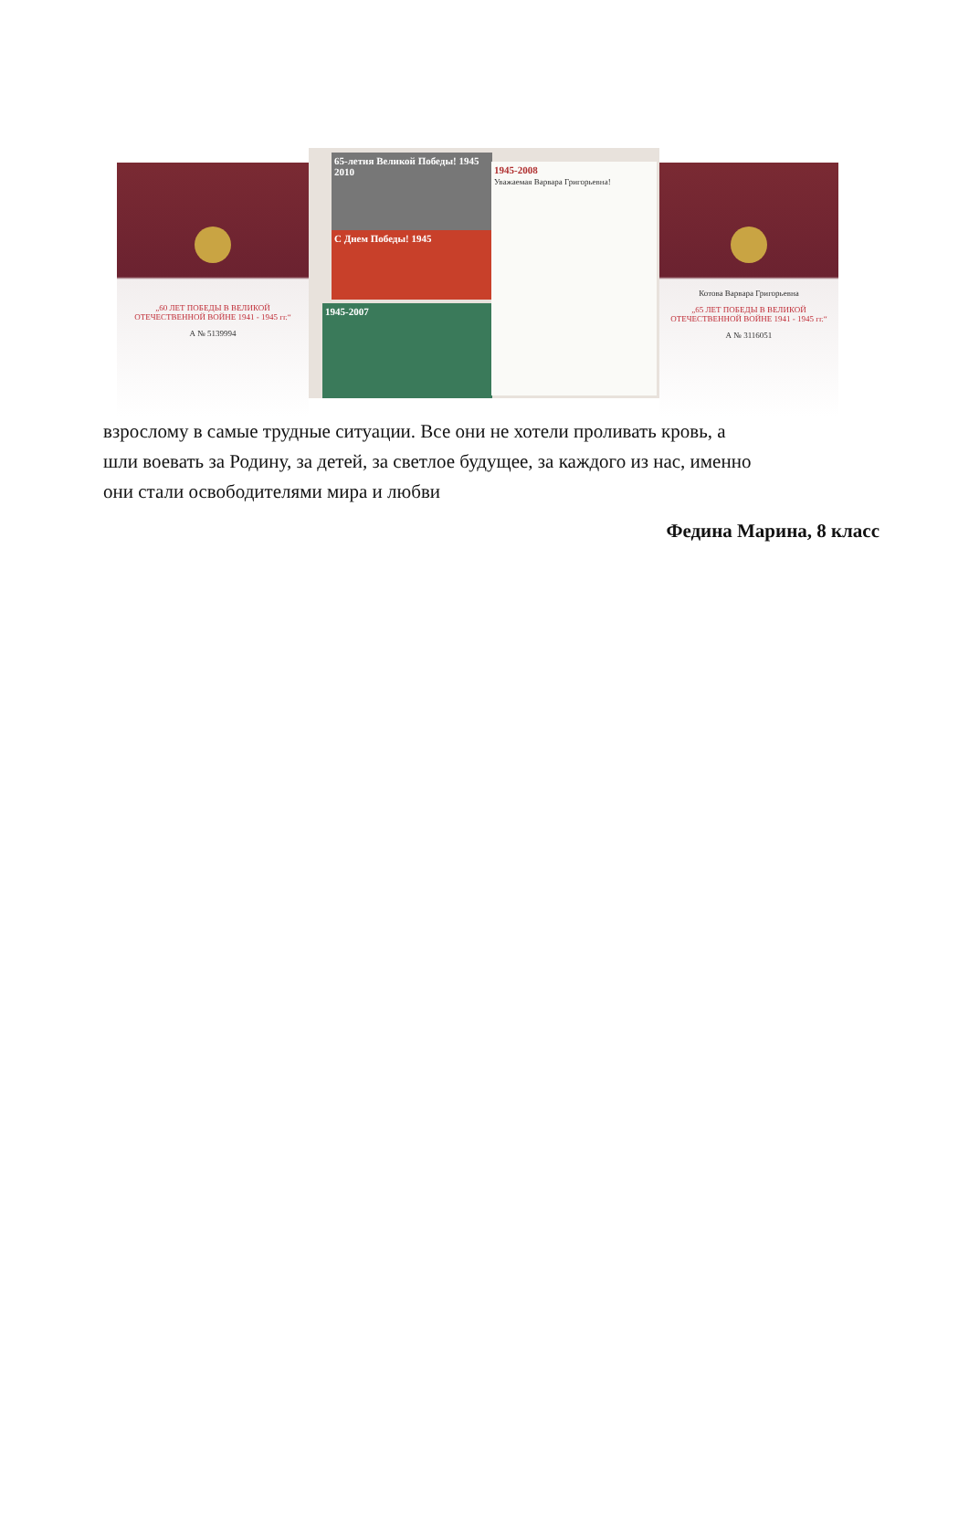„60 ЛЕТ ПОБЕДЫ В ВЕЛИКОЙ ОТЕЧЕСТВЕННОЙ ВОЙНЕ 1941 - 1945 гг.“
А № 5139994
65-летия Великой Победы! 1945 2010
С Днем Победы! 1945
1945-2007
1945-2008
Уважаемая Варвара Григорьевна!
Котова Варвара Григорьевна
„65 ЛЕТ ПОБЕДЫ В ВЕЛИКОЙ ОТЕЧЕСТВЕННОЙ ВОЙНЕ 1941 - 1945 гг.“
А № 3116051
взрослому в самые трудные ситуации. Все они не хотели проливать кровь, а
шли воевать за Родину, за детей, за светлое будущее, за каждого из нас, именно
они стали освободителями мира и любви
Федина Марина, 8 класс